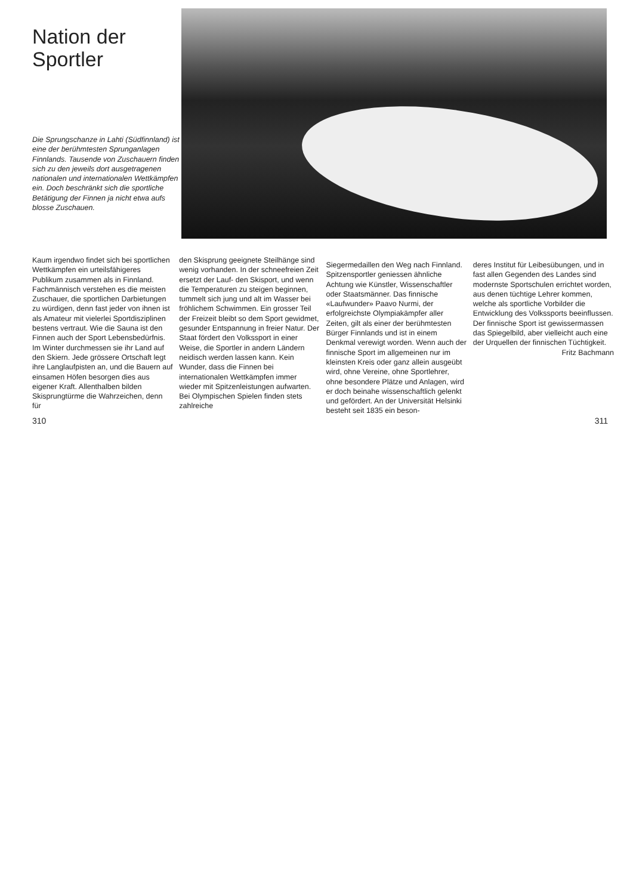Nation der Sportler
Die Sprungschanze in Lahti (Südfinnland) ist eine der berühmtesten Sprunganlagen Finnlands. Tausende von Zuschauern finden sich zu den jeweils dort ausgetragenen nationalen und internationalen Wettkämpfen ein. Doch beschränkt sich die sportliche Betätigung der Finnen ja nicht etwa aufs blosse Zuschauen.
Kaum irgendwo findet sich bei sportlichen Wettkämpfen ein urteilsfähigeres Publikum zusammen als in Finnland. Fachmännisch verstehen es die meisten Zuschauer, die sportlichen Darbietungen zu würdigen, denn fast jeder von ihnen ist als Amateur mit vielerlei Sportdisziplinen bestens vertraut. Wie die Sauna ist den Finnen auch der Sport Lebensbedürfnis. Im Winter durchmessen sie ihr Land auf den Skiern. Jede grössere Ortschaft legt ihre Langlaufpisten an, und die Bauern auf einsamen Höfen besorgen dies aus eigener Kraft. Allenthalben bilden Skisprungtürme die Wahrzeichen, denn für
den Skisprung geeignete Steilhänge sind wenig vorhanden. In der schneefreien Zeit ersetzt der Lauf- den Skisport, und wenn die Temperaturen zu steigen beginnen, tummelt sich jung und alt im Wasser bei fröhlichem Schwimmen. Ein grosser Teil der Freizeit bleibt so dem Sport gewidmet, gesunder Entspannung in freier Natur. Der Staat fördert den Volkssport in einer Weise, die Sportler in andern Ländern neidisch werden lassen kann. Kein Wunder, dass die Finnen bei internationalen Wettkämpfen immer wieder mit Spitzenleistungen aufwarten. Bei Olympischen Spielen finden stets zahlreiche
Siegermedaillen den Weg nach Finnland. Spitzensportler geniessen ähnliche Achtung wie Künstler, Wissenschaftler oder Staatsmänner. Das finnische «Laufwunder» Paavo Nurmi, der erfolgreichste Olympiakämpfer aller Zeiten, gilt als einer der berühmtesten Bürger Finnlands und ist in einem Denkmal verewigt worden. Wenn auch der finnische Sport im allgemeinen nur im kleinsten Kreis oder ganz allein ausgeübt wird, ohne Vereine, ohne Sportlehrer, ohne besondere Plätze und Anlagen, wird er doch beinahe wissenschaftlich gelenkt und gefördert. An der Universität Helsinki besteht seit 1835 ein beson-
deres Institut für Leibesübungen, und in fast allen Gegenden des Landes sind modernste Sportschulen errichtet worden, aus denen tüchtige Lehrer kommen, welche als sportliche Vorbilder die Entwicklung des Volkssports beeinflussen. Der finnische Sport ist gewissermassen das Spiegelbild, aber vielleicht auch eine der Urquellen der finnischen Tüchtigkeit. Fritz Bachmann
310 311